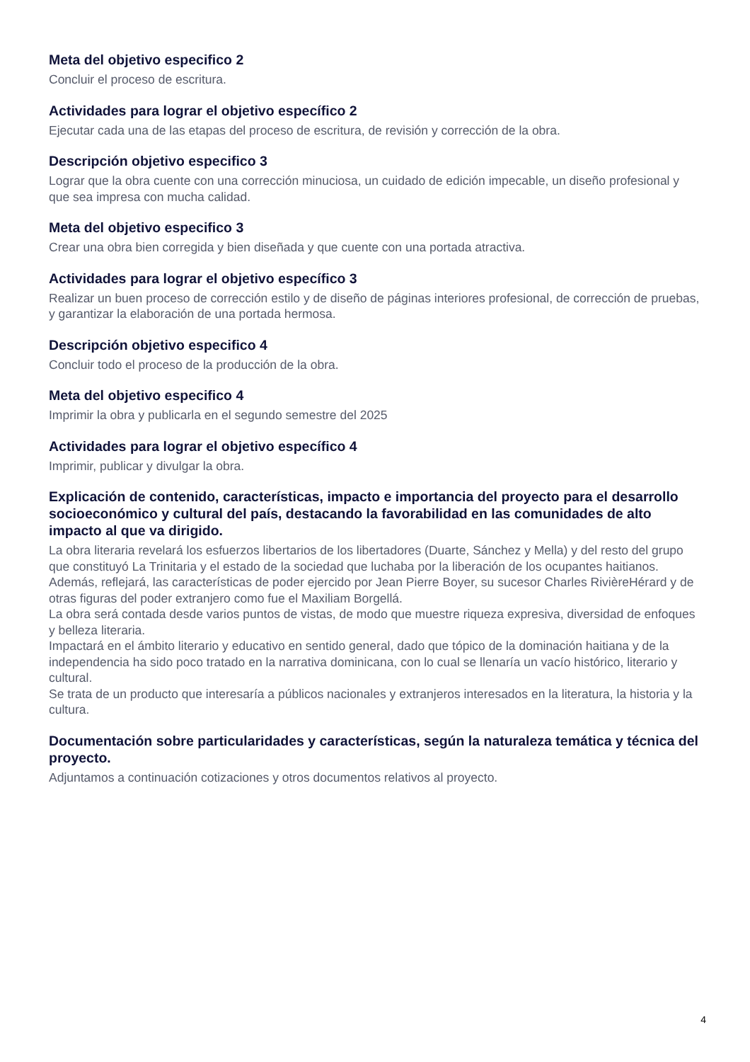Meta del objetivo especifico 2
Concluir el proceso de escritura.
Actividades para lograr el objetivo específico 2
Ejecutar cada una de las etapas del proceso de escritura, de revisión y corrección de la obra.
Descripción objetivo especifico 3
Lograr que la obra cuente con una corrección minuciosa, un cuidado de edición impecable, un diseño profesional y que sea impresa con mucha calidad.
Meta del objetivo especifico 3
Crear una obra bien corregida y bien diseñada y que cuente con una portada atractiva.
Actividades para lograr el objetivo específico 3
Realizar un buen proceso de corrección estilo y de diseño de páginas interiores profesional, de corrección de pruebas, y garantizar la elaboración de una portada hermosa.
Descripción objetivo especifico 4
Concluir todo el proceso de la producción de la obra.
Meta del objetivo especifico 4
Imprimir la obra y publicarla en el segundo semestre del 2025
Actividades para lograr el objetivo específico 4
Imprimir, publicar y divulgar la obra.
Explicación de contenido, características, impacto e importancia del proyecto para el desarrollo socioeconómico y cultural del país, destacando la favorabilidad en las comunidades de alto impacto al que va dirigido.
La obra literaria revelará los esfuerzos libertarios de los libertadores (Duarte, Sánchez y Mella) y del resto del grupo que constituyó La Trinitaria y el estado de la sociedad que luchaba por la liberación de los ocupantes haitianos.
Además, reflejará, las características de poder ejercido por Jean Pierre Boyer, su sucesor Charles RivièreHérard y de otras figuras del poder extranjero como fue el Maxiliam Borgellá.
La obra será contada desde varios puntos de vistas, de modo que muestre riqueza expresiva, diversidad de enfoques y belleza literaria.
Impactará en el ámbito literario y educativo en sentido general, dado que tópico de la dominación haitiana y de la independencia ha sido poco tratado en la narrativa dominicana, con lo cual se llenaría un vacío histórico, literario y cultural.
Se trata de un producto que interesaría a públicos nacionales y extranjeros interesados en la literatura, la historia y la cultura.
Documentación sobre particularidades y características, según la naturaleza temática y técnica del proyecto.
Adjuntamos a continuación cotizaciones y otros documentos relativos al proyecto.
4